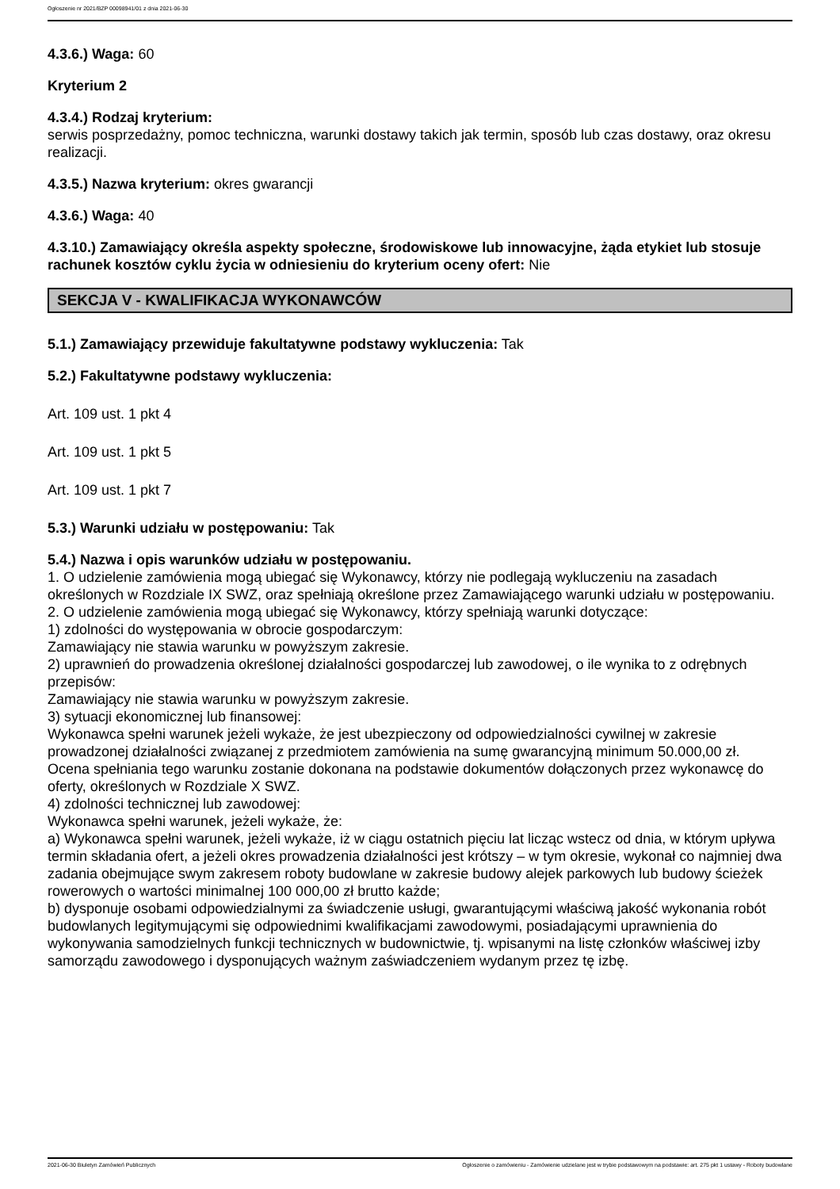Ogłoszenie nr 2021/BZP 00098941/01 z dnia 2021-06-30
4.3.6.) Waga: 60
Kryterium 2
4.3.4.) Rodzaj kryterium:
serwis posprzedażny, pomoc techniczna, warunki dostawy takich jak termin, sposób lub czas dostawy, oraz okresu realizacji.
4.3.5.) Nazwa kryterium: okres gwarancji
4.3.6.) Waga: 40
4.3.10.) Zamawiający określa aspekty społeczne, środowiskowe lub innowacyjne, żąda etykiet lub stosuje rachunek kosztów cyklu życia w odniesieniu do kryterium oceny ofert: Nie
SEKCJA V - KWALIFIKACJA WYKONAWCÓW
5.1.) Zamawiający przewiduje fakultatywne podstawy wykluczenia: Tak
5.2.) Fakultatywne podstawy wykluczenia:
Art. 109 ust. 1 pkt 4
Art. 109 ust. 1 pkt 5
Art. 109 ust. 1 pkt 7
5.3.) Warunki udziału w postępowaniu: Tak
5.4.) Nazwa i opis warunków udziału w postępowaniu.
1. O udzielenie zamówienia mogą ubiegać się Wykonawcy, którzy nie podlegają wykluczeniu na zasadach określonych w Rozdziale IX SWZ, oraz spełniają określone przez Zamawiającego warunki udziału w postępowaniu.
2. O udzielenie zamówienia mogą ubiegać się Wykonawcy, którzy spełniają warunki dotyczące:
1) zdolności do występowania w obrocie gospodarczym:
Zamawiający nie stawia warunku w powyższym zakresie.
2) uprawnień do prowadzenia określonej działalności gospodarczej lub zawodowej, o ile wynika to z odrębnych przepisów:
Zamawiający nie stawia warunku w powyższym zakresie.
3) sytuacji ekonomicznej lub finansowej:
Wykonawca spełni warunek jeżeli wykaże, że jest ubezpieczony od odpowiedzialności cywilnej w zakresie prowadzonej działalności związanej z przedmiotem zamówienia na sumę gwarancyjną minimum 50.000,00 zł.
Ocena spełniania tego warunku zostanie dokonana na podstawie dokumentów dołączonych przez wykonawcę do oferty, określonych w Rozdziale X SWZ.
4) zdolności technicznej lub zawodowej:
Wykonawca spełni warunek, jeżeli wykaże, że:
a) Wykonawca spełni warunek, jeżeli wykaże, iż w ciągu ostatnich pięciu lat licząc wstecz od dnia, w którym upływa termin składania ofert, a jeżeli okres prowadzenia działalności jest krótszy – w tym okresie, wykonał co najmniej dwa zadania obejmujące swym zakresem roboty budowlane w zakresie budowy alejek parkowych lub budowy ścieżek rowerowych o wartości minimalnej 100 000,00 zł brutto każde;
b) dysponuje osobami odpowiedzialnymi za świadczenie usługi, gwarantującymi właściwą jakość wykonania robót budowlanych legitymującymi się odpowiednimi kwalifikacjami zawodowymi, posiadającymi uprawnienia do wykonywania samodzielnych funkcji technicznych w budownictwie, tj. wpisanymi na listę członków właściwej izby samorządu zawodowego i dysponujących ważnym zaświadczeniem wydanym przez tę izbę.
2021-06-30 Biuletyn Zamówień Publicznych Ogłoszenie o zamówieniu - Zamówienie udzielane jest w trybie podstawowym na podstawie: art. 275 pkt 1 ustawy - Roboty budowlane